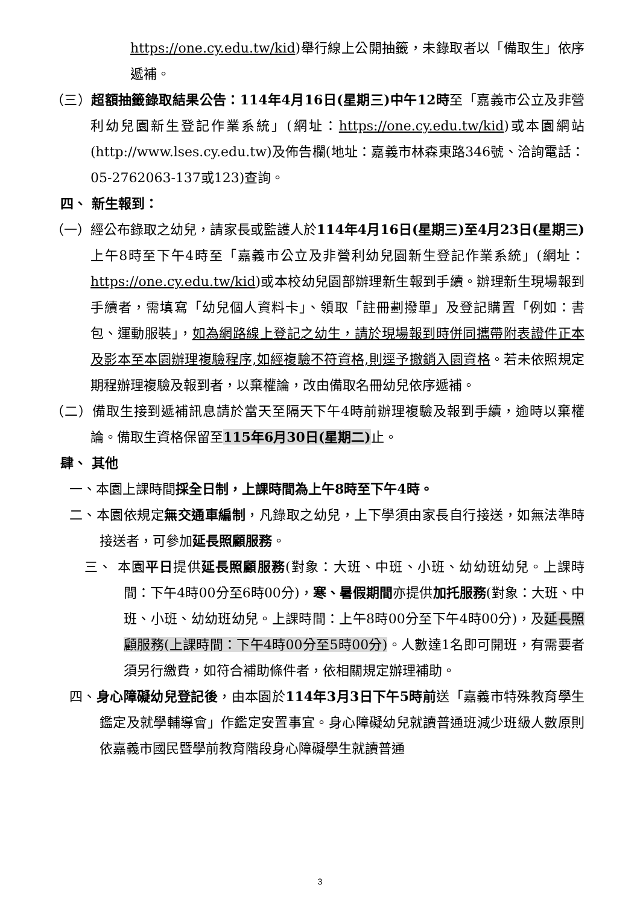https://one.cy.edu.tw/kid)舉行線上公開抽籤，未錄取者以「備取生」依序遞補。
（三）超額抽籤錄取結果公告：114年4月16日(星期三)中午12時至「嘉義市公立及非營利幼兒園新生登記作業系統」(網址：https://one.cy.edu.tw/kid)或本園網站(http://www.lses.cy.edu.tw)及佈告欄(地址：嘉義市林森東路346號、洽詢電話：05-2762063-137或123)查詢。
四、 新生報到：
（一）經公布錄取之幼兒，請家長或監護人於114年4月16日(星期三)至4月23日(星期三) 上午8時至下午4時至「嘉義市公立及非營利幼兒園新生登記作業系統」(網址：https://one.cy.edu.tw/kid)或本校幼兒園部辦理新生報到手續。辦理新生現場報到手續者，需填寫「幼兒個人資料卡」、領取「註冊劃撥單」及登記購置「例如：書包、運動服裝」，如為網路線上登記之幼生，請於現場報到時併同攜帶附表證件正本及影本至本園辦理複驗程序,如經複驗不符資格,則逕予撤銷入園資格。若未依照規定期程辦理複驗及報到者，以棄權論，改由備取名冊幼兒依序遞補。
（二）備取生接到遞補訊息請於當天至隔天下午4時前辦理複驗及報到手續，逾時以棄權論。備取生資格保留至115年6月30日(星期二) 止。
肆、 其他
一、本園上課時間採全日制，上課時間為上午8時至下午4時。
二、本園依規定無交通車編制，凡錄取之幼兒，上下學須由家長自行接送，如無法準時接送者，可參加延長照顧服務。
三、 本園平日提供延長照顧服務(對象：大班、中班、小班、幼幼班幼兒。上課時間：下午4時00分至6時00分)，寒、暑假期間亦提供加托服務(對象：大班、中班、小班、幼幼班幼兒。上課時間：上午8時00分至下午4時00分)，及延長照顧服務(上課時間：下午4時00分至5時00分)。人數達1名即可開班，有需要者須另行繳費，如符合補助條件者，依相關規定辦理補助。
四、身心障礙幼兒登記後，由本園於114年3月3日下午5時前送「嘉義市特殊教育學生鑑定及就學輔導會」作鑑定安置事宜。身心障礙幼兒就讀普通班減少班級人數原則依嘉義市國民暨學前教育階段身心障礙學生就讀普通
3